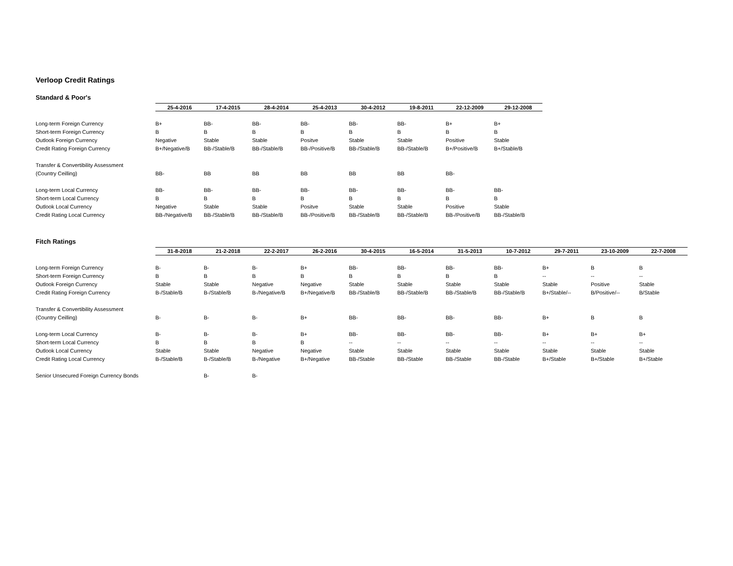Verloop Credit Ratings
Standard & Poor's
| | 25-4-2016 | 17-4-2015 | 28-4-2014 | 25-4-2013 | 30-4-2012 | 19-8-2011 | 22-12-2009 | 29-12-2008 |
| --- | --- | --- | --- | --- | --- | --- | --- | --- |
| Long-term Foreign Currency | B+ | BB- | BB- | BB- | BB- | BB- | B+ | B+ |
| Short-term Foreign Currency | B | B | B | B | B | B | B | B |
| Outlook Foreign Currency | Negative | Stable | Stable | Positve | Stable | Stable | Positive | Stable |
| Credit Rating Foreign Currency | B+/Negative/B | BB-/Stable/B | BB-/Stable/B | BB-/Positive/B | BB-/Stable/B | BB-/Stable/B | B+/Positive/B | B+/Stable/B |
| Transfer & Convertibility Assessment | | | | | | | | |
| (Country Ceilling) | BB- | BB | BB | BB | BB | BB | BB- | |
| Long-term Local Currency | BB- | BB- | BB- | BB- | BB- | BB- | BB- | BB- |
| Short-term Local Currency | B | B | B | B | B | B | B | B |
| Outlook Local Currency | Negative | Stable | Stable | Positve | Stable | Stable | Positive | Stable |
| Credit Rating Local Currency | BB-/Negative/B | BB-/Stable/B | BB-/Stable/B | BB-/Positive/B | BB-/Stable/B | BB-/Stable/B | BB-/Positive/B | BB-/Stable/B |
Fitch Ratings
| | 31-8-2018 | 21-2-2018 | 22-2-2017 | 26-2-2016 | 30-4-2015 | 16-5-2014 | 31-5-2013 | 10-7-2012 | 29-7-2011 | 23-10-2009 | 22-7-2008 |
| --- | --- | --- | --- | --- | --- | --- | --- | --- | --- | --- | --- |
| Long-term Foreign Currency | B- | B- | B- | B+ | BB- | BB- | BB- | BB- | B+ | B | B |
| Short-term Foreign Currency | B | B | B | B | B | B | B | B | -- | -- | -- |
| Outlook Foreign Currency | Stable | Stable | Negative | Negative | Stable | Stable | Stable | Stable | Stable | Positive | Stable |
| Credit Rating Foreign Currency | B-/Stable/B | B-/Stable/B | B-/Negative/B | B+/Negative/B | BB-/Stable/B | BB-/Stable/B | BB-/Stable/B | BB-/Stable/B | B+/Stable/-- | B/Positive/-- | B/Stable |
| Transfer & Convertibility Assessment | | | | | | | | | | | |
| (Country Ceilling) | B- | B- | B- | B+ | BB- | BB- | BB- | BB- | B+ | B | B |
| Long-term Local Currency | B- | B- | B- | B+ | BB- | BB- | BB- | BB- | B+ | B+ | B+ |
| Short-term Local Currency | B | B | B | B | -- | -- | -- | -- | -- | -- | -- |
| Outlook Local Currency | Stable | Stable | Negative | Negative | Stable | Stable | Stable | Stable | Stable | Stable | Stable |
| Credit Rating Local Currency | B-/Stable/B | B-/Stable/B | B-/Negative | B+/Negative | BB-/Stable | BB-/Stable | BB-/Stable | BB-/Stable | B+/Stable | B+/Stable | B+/Stable |
| Senior Unsecured Foreign Currency Bonds | | B- | B- | | | | | | | | |